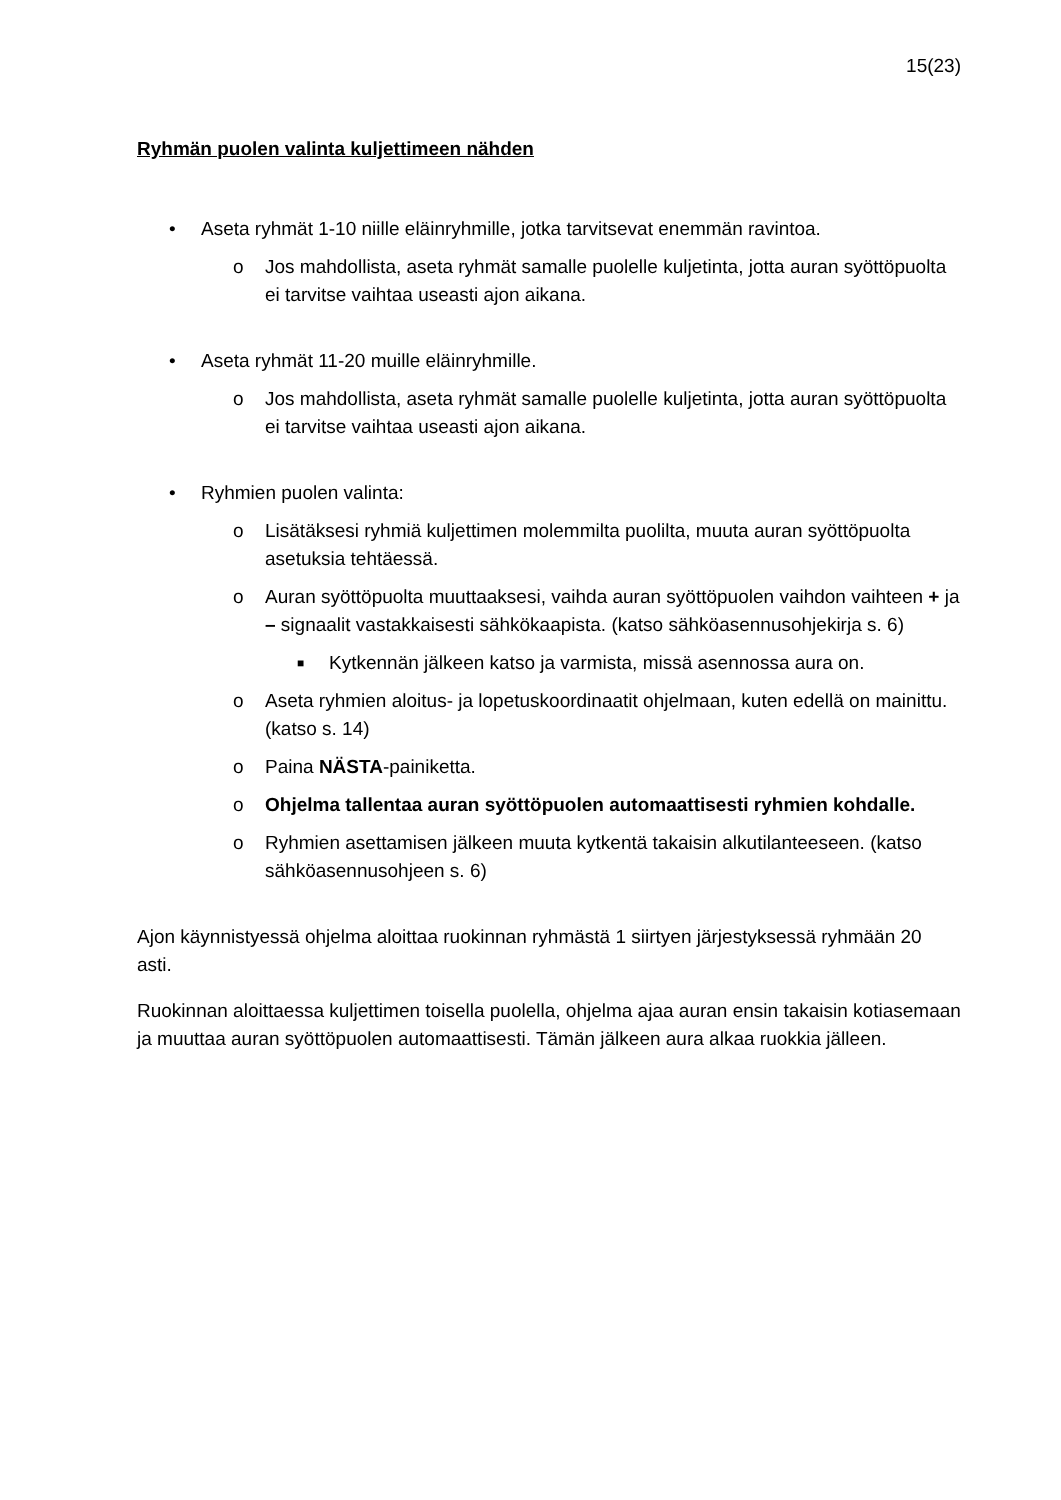15(23)
Ryhmän puolen valinta kuljettimeen nähden
• Aseta ryhmät 1-10 niille eläinryhmille, jotka tarvitsevat enemmän ravintoa.
o Jos mahdollista, aseta ryhmät samalle puolelle kuljetinta, jotta auran syöttöpuolta ei tarvitse vaihtaa useasti ajon aikana.
• Aseta ryhmät 11-20 muille eläinryhmille.
o Jos mahdollista, aseta ryhmät samalle puolelle kuljetinta, jotta auran syöttöpuolta ei tarvitse vaihtaa useasti ajon aikana.
• Ryhmien puolen valinta:
o Lisätäksesi ryhmiä kuljettimen molemmilta puolilta, muuta auran syöttöpuolta asetuksia tehtäessä.
o Auran syöttöpuolta muuttaaksesi, vaihda auran syöttöpuolen vaihdon vaihteen + ja – signaalit vastakkaisesti sähkökaapista. (katso sähköasennusohjekirja s. 6)
■ Kytkennän jälkeen katso ja varmista, missä asennossa aura on.
o Aseta ryhmien aloitus- ja lopetuskoordinaatit ohjelmaan, kuten edellä on mainittu. (katso s. 14)
o Paina NÄSTA-painiketta.
o Ohjelma tallentaa auran syöttöpuolen automaattisesti ryhmien kohdalle.
o Ryhmien asettamisen jälkeen muuta kytkentä takaisin alkutilanteeseen. (katso sähköasennusohjeen s. 6)
Ajon käynnistyessä ohjelma aloittaa ruokinnan ryhmästä 1 siirtyen järjestyksessä ryhmään 20 asti.
Ruokinnan aloittaessa kuljettimen toisella puolella, ohjelma ajaa auran ensin takaisin kotiasemaan ja muuttaa auran syöttöpuolen automaattisesti. Tämän jälkeen aura alkaa ruokkia jälleen.